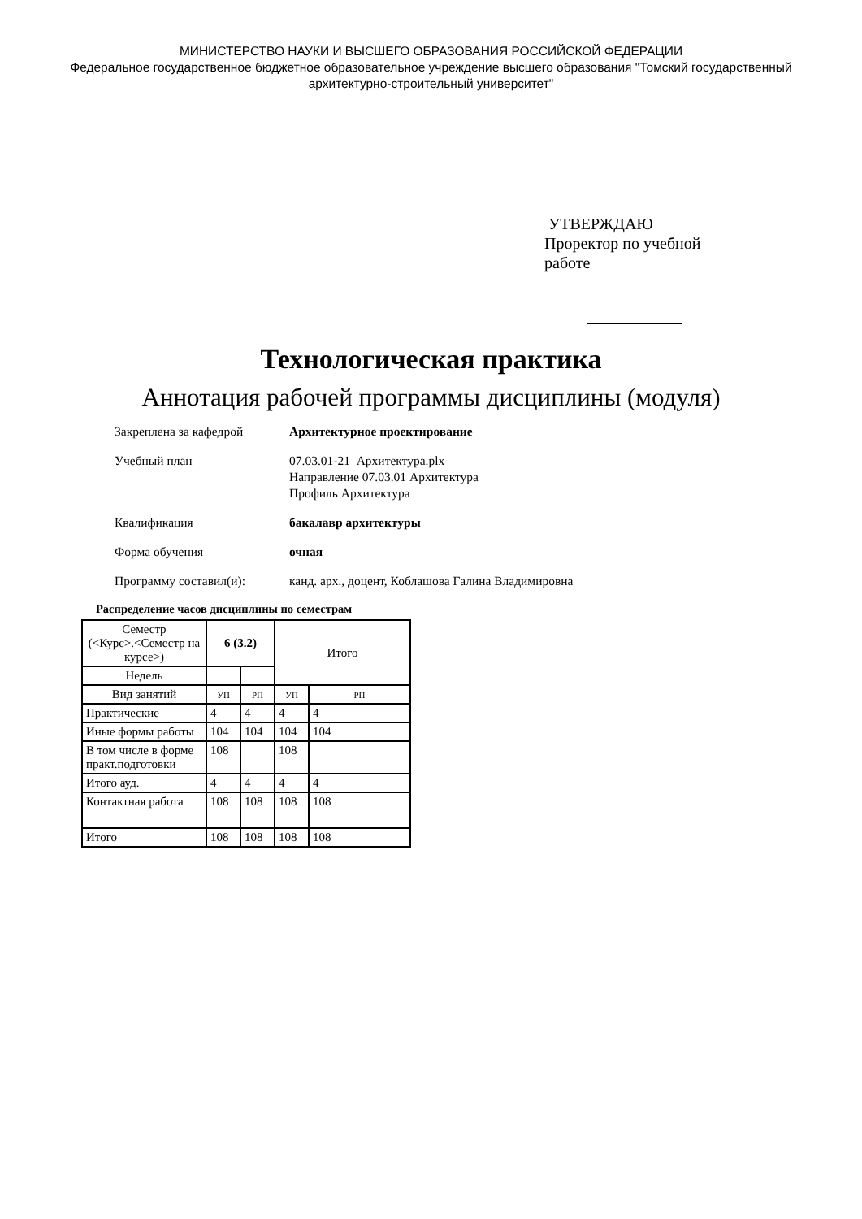МИНИСТЕРСТВО НАУКИ И ВЫСШЕГО ОБРАЗОВАНИЯ РОССИЙСКОЙ ФЕДЕРАЦИИ
Федеральное государственное бюджетное образовательное учреждение высшего образования "Томский государственный архитектурно-строительный университет"
УТВЕРЖДАЮ
Проректор по учебной
работе
Технологическая практика
Аннотация рабочей программы дисциплины (модуля)
Закреплена за кафедрой Архитектурное проектирование
Учебный план 07.03.01-21_Архитектура.plx
Направление 07.03.01 Архитектура
Профиль Архитектура
Квалификация бакалавр архитектуры
Форма обучения очная
Программу составил(и): канд. арх., доцент, Коблашова Галина Владимировна
Распределение часов дисциплины по семестрам
| Семестр (<Курс>.<Семестр на курсе>) | 6 (3.2) | | Итого | |
| --- | --- | --- | --- | --- |
| Недель | | | | |
| Вид занятий | УП | РП | УП | РП |
| Практические | 4 | 4 | 4 | 4 |
| Иные формы работы | 104 | 104 | 104 | 104 |
| В том числе в форме практ.подготовки | 108 | | 108 | |
| Итого ауд. | 4 | 4 | 4 | 4 |
| Контактная работа | 108 | 108 | 108 | 108 |
| Итого | 108 | 108 | 108 | 108 |